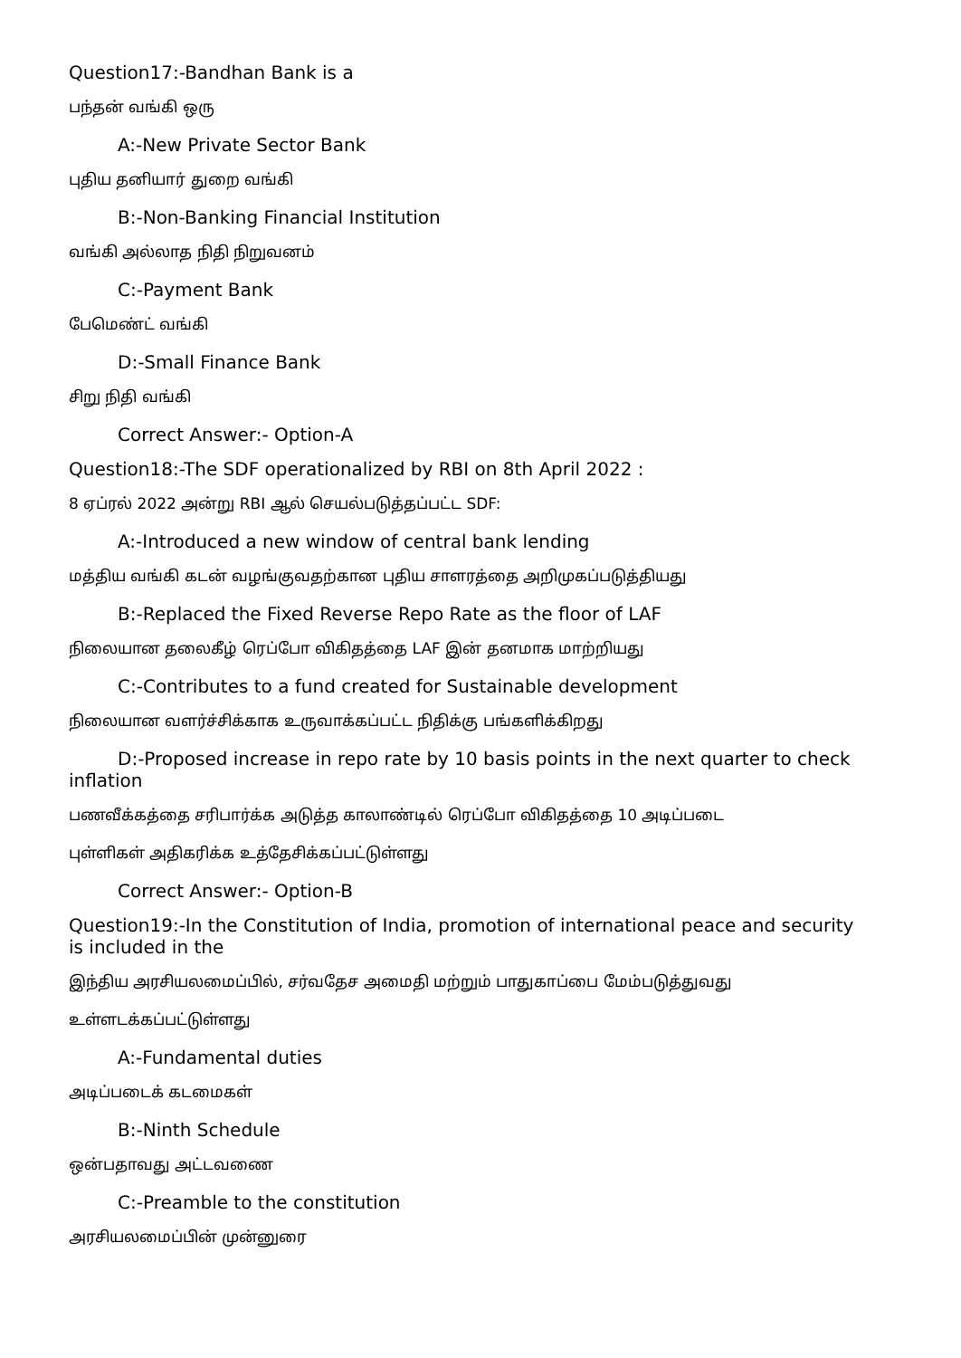Question17:-Bandhan Bank is a
பந்தன் வங்கி ஒரு
A:-New Private Sector Bank
புதிய தனியார் துறை வங்கி
B:-Non-Banking Financial Institution
வங்கி அல்லாத நிதி நிறுவனம்
C:-Payment Bank
பேமெண்ட் வங்கி
D:-Small Finance Bank
சிறு நிதி வங்கி
Correct Answer:- Option-A
Question18:-The SDF operationalized by RBI on 8th April 2022 :
8 ஏப்ரல் 2022 அன்று RBI ஆல் செயல்படுத்தப்பட்ட SDF:
A:-Introduced a new window of central bank lending
மத்திய வங்கி கடன் வழங்குவதற்கான புதிய சாளரத்தை அறிமுகப்படுத்தியது
B:-Replaced the Fixed Reverse Repo Rate as the floor of LAF
நிலையான தலைகீழ் ரெப்போ விகிதத்தை LAF இன் தனமாக மாற்றியது
C:-Contributes to a fund created for Sustainable development
நிலையான வளர்ச்சிக்காக உருவாக்கப்பட்ட நிதிக்கு பங்களிக்கிறது
D:-Proposed increase in repo rate by 10 basis points in the next quarter to check inflation
பணவீக்கத்தை சரிபார்க்க அடுத்த காலாண்டில் ரெப்போ விகிதத்தை 10 அடிப்படை
புள்ளிகள் அதிகரிக்க உத்தேசிக்கப்பட்டுள்ளது
Correct Answer:- Option-B
Question19:-In the Constitution of India, promotion of international peace and security is included in the
இந்திய அரசியலமைப்பில், சர்வதேச அமைதி மற்றும் பாதுகாப்பை மேம்படுத்துவது
உள்ளடக்கப்பட்டுள்ளது
A:-Fundamental duties
அடிப்படைக் கடமைகள்
B:-Ninth Schedule
ஒன்பதாவது அட்டவணை
C:-Preamble to the constitution
அரசியலமைப்பின் முன்னுரை